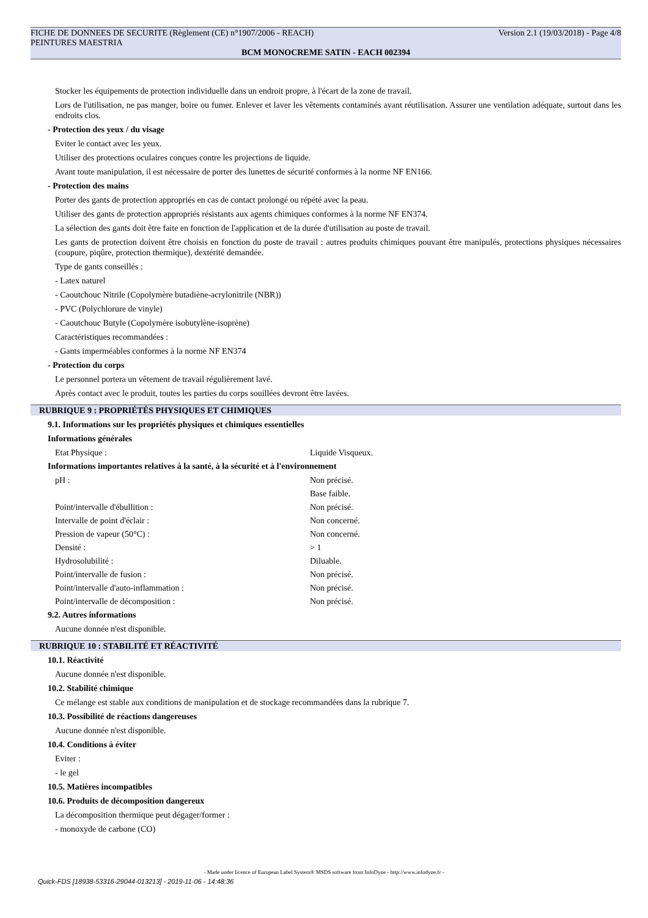FICHE DE DONNEES DE SECURITE (Règlement (CE) n°1907/2006 - REACH) Version 2.1 (19/03/2018) - Page 4/8
PEINTURES MAESTRIA
BCM MONOCREME SATIN - EACH 002394
Stocker les équipements de protection individuelle dans un endroit propre, à l'écart de la zone de travail.
Lors de l'utilisation, ne pas manger, boire ou fumer. Enlever et laver les vêtements contaminés avant réutilisation. Assurer une ventilation adéquate, surtout dans les endroits clos.
- Protection des yeux / du visage
Eviter le contact avec les yeux.
Utiliser des protections oculaires conçues contre les projections de liquide.
Avant toute manipulation, il est nécessaire de porter des lunettes de sécurité conformes à la norme NF EN166.
- Protection des mains
Porter des gants de protection appropriés en cas de contact prolongé ou répété avec la peau.
Utiliser des gants de protection appropriés résistants aux agents chimiques conformes à la norme NF EN374.
La sélection des gants doit être faite en fonction de l'application et de la durée d'utilisation au poste de travail.
Les gants de protection doivent être choisis en fonction du poste de travail : autres produits chimiques pouvant être manipulés, protections physiques nécessaires (coupure, piqûre, protection thermique), dextérité demandée.
Type de gants conseillés :
- Latex naturel
- Caoutchouc Nitrile (Copolymère butadiène-acrylonitrile (NBR))
- PVC (Polychlorure de vinyle)
- Caoutchouc Butyle (Copolymère isobutylène-isoprène)
Caractéristiques recommandées :
- Gants imperméables conformes à la norme NF EN374
- Protection du corps
Le personnel portera un vêtement de travail régulièrement lavé.
Après contact avec le produit, toutes les parties du corps souillées devront être lavées.
RUBRIQUE 9 : PROPRIÉTÉS PHYSIQUES ET CHIMIQUES
9.1. Informations sur les propriétés physiques et chimiques essentielles
Informations générales
| Etat Physique : | Liquide Visqueux. |
Informations importantes relatives à la santé, à la sécurité et à l'environnement
| pH : | Non précisé. |
| | Base faible. |
| Point/intervalle d'ébullition : | Non précisé. |
| Intervalle de point d'éclair : | Non concerné. |
| Pression de vapeur (50°C) : | Non concerné. |
| Densité : | > 1 |
| Hydrosolubilité : | Diluable. |
| Point/intervalle de fusion : | Non précisé. |
| Point/intervalle d'auto-inflammation : | Non précisé. |
| Point/intervalle de décomposition : | Non précisé. |
9.2. Autres informations
Aucune donnée n'est disponible.
RUBRIQUE 10 : STABILITÉ ET RÉACTIVITÉ
10.1. Réactivité
Aucune donnée n'est disponible.
10.2. Stabilité chimique
Ce mélange est stable aux conditions de manipulation et de stockage recommandées dans la rubrique 7.
10.3. Possibilité de réactions dangereuses
Aucune donnée n'est disponible.
10.4. Conditions à éviter
Eviter :
- le gel
10.5. Matières incompatibles
10.6. Produits de décomposition dangereux
La décomposition thermique peut dégager/former :
- monoxyde de carbone (CO)
- Made under licence of European Label System® MSDS software from InfoDyne - http://www.infodyne.fr -
Quick-FDS [18938-53316-29044-013213] - 2019-11-06 - 14:48:36